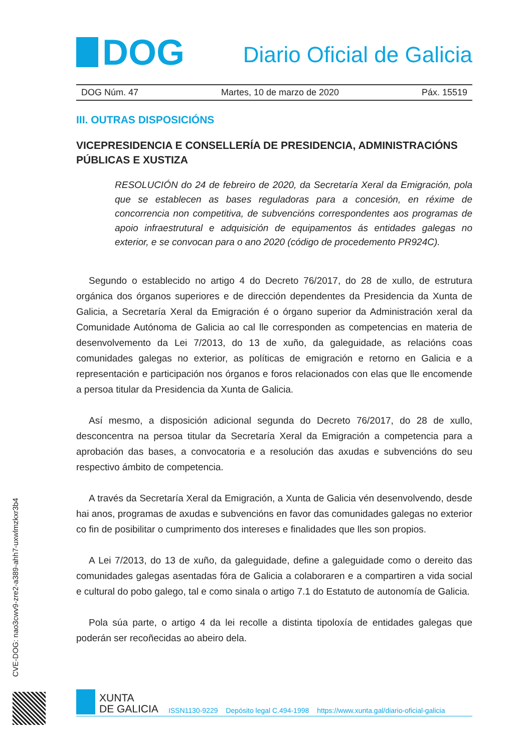DOG
Diario Oficial de Galicia
DOG Núm. 47 Martes, 10 de marzo de 2020 Páx. 15519
III. OUTRAS DISPOSICIÓNS
VICEPRESIDENCIA E CONSELLERÍA DE PRESIDENCIA, ADMINISTRACIÓNS PÚBLICAS E XUSTIZA
RESOLUCIÓN do 24 de febreiro de 2020, da Secretaría Xeral da Emigración, pola que se establecen as bases reguladoras para a concesión, en réxime de concorrencia non competitiva, de subvencións correspondentes aos programas de apoio infraestrutural e adquisición de equipamentos ás entidades galegas no exterior, e se convocan para o ano 2020 (código de procedemento PR924C).
Segundo o establecido no artigo 4 do Decreto 76/2017, do 28 de xullo, de estrutura orgánica dos órganos superiores e de dirección dependentes da Presidencia da Xunta de Galicia, a Secretaría Xeral da Emigración é o órgano superior da Administración xeral da Comunidade Autónoma de Galicia ao cal lle corresponden as competencias en materia de desenvolvemento da Lei 7/2013, do 13 de xuño, da galeguidade, as relacións coas comunidades galegas no exterior, as políticas de emigración e retorno en Galicia e a representación e participación nos órganos e foros relacionados con elas que lle encomende a persoa titular da Presidencia da Xunta de Galicia.
Así mesmo, a disposición adicional segunda do Decreto 76/2017, do 28 de xullo, desconcentra na persoa titular da Secretaría Xeral da Emigración a competencia para a aprobación das bases, a convocatoria e a resolución das axudas e subvencións do seu respectivo ámbito de competencia.
A través da Secretaría Xeral da Emigración, a Xunta de Galicia vén desenvolvendo, desde hai anos, programas de axudas e subvencións en favor das comunidades galegas no exterior co fin de posibilitar o cumprimento dos intereses e finalidades que lles son propios.
A Lei 7/2013, do 13 de xuño, da galeguidade, define a galeguidade como o dereito das comunidades galegas asentadas fóra de Galicia a colaboraren e a compartiren a vida social e cultural do pobo galego, tal e como sinala o artigo 7.1 do Estatuto de autonomía de Galicia.
Pola súa parte, o artigo 4 da lei recolle a distinta tipoloxía de entidades galegas que poderán ser recoñecidas ao abeiro dela.
CVE-DOG: nao3cwv9-zre2-a389-ahh7-uxwlmzkxr3b4
XUNTA
DE GALICIA
ISSN1130-9229 Depósito legal C.494-1998 https://www.xunta.gal/diario-oficial-galicia